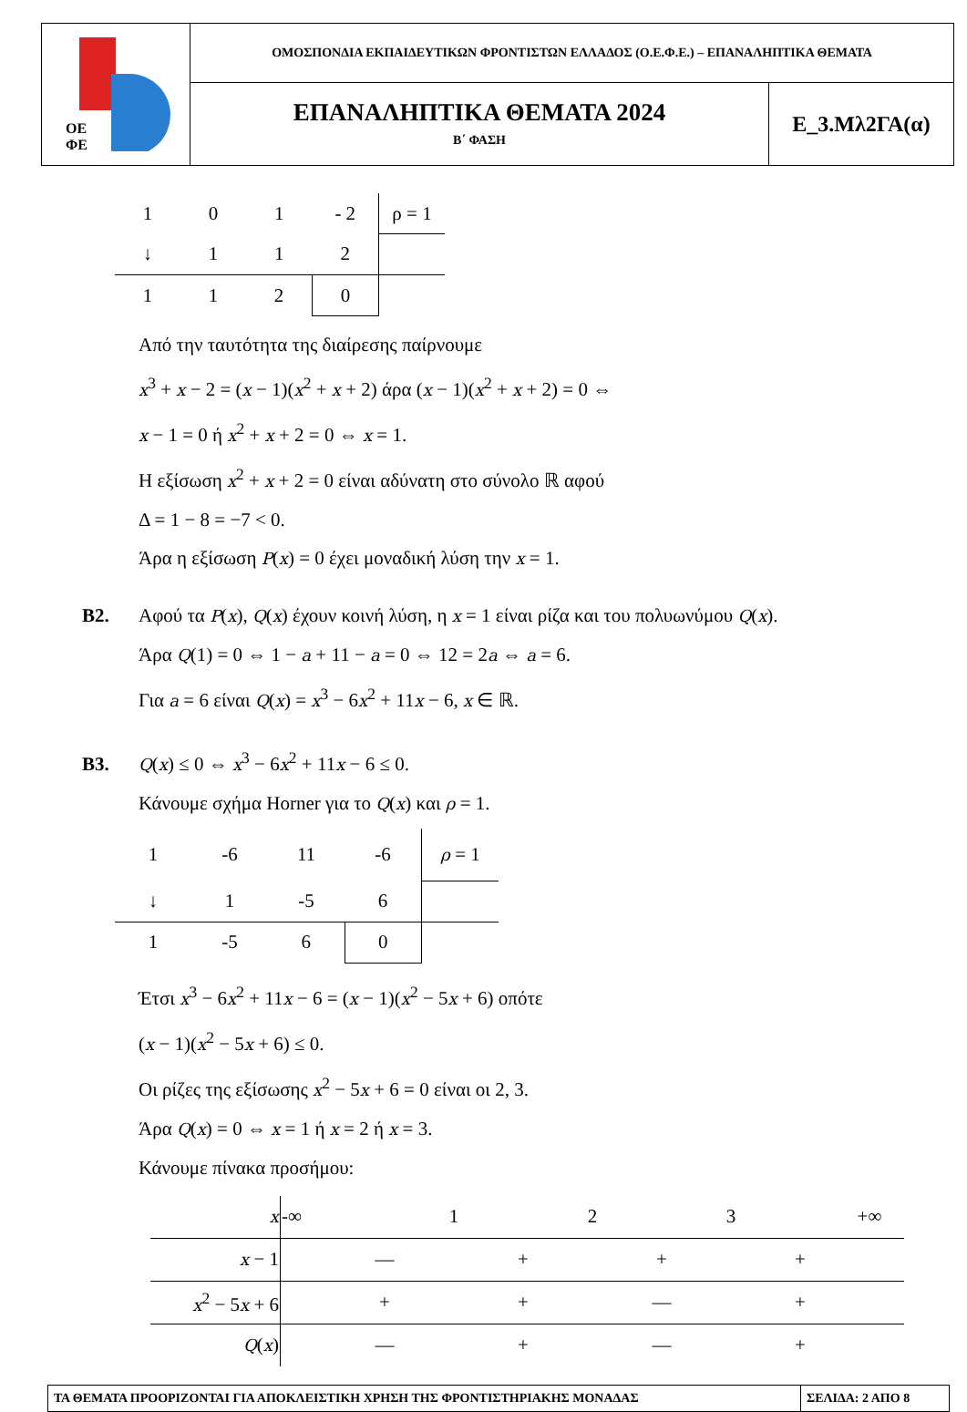| ΟΕ ΦΕ | ΟΜΟΣΠΟΝΔΙΑ ΕΚΠΑΙΔΕΥΤΙΚΩΝ ΦΡΟΝΤΙΣΤΩΝ ΕΛΛΑΔΟΣ (Ο.Ε.Φ.Ε.) – ΕΠΑΝΑΛΗΠΤΙΚΑ ΘΕΜΑΤΑ | |
| | ΕΠΑΝΑΛΗΠΤΙΚΑ ΘΕΜΑΤΑ 2024 Β΄ ΦΑΣΗ | Ε_3.Μλ2ΓΑ(α) |
| 1 | 0 | 1 | - 2 | ρ = 1 |
| ↓ | 1 | 1 | 2 | |
| 1 | 1 | 2 | 0 | |
Από την ταυτότητα της διαίρεσης παίρνουμε
x<sup>3</sup> + x − 2 = (x − 1)(x<sup>2</sup> + x + 2) άρα (x − 1)(x<sup>2</sup> + x + 2) = 0 ⇔
x − 1 = 0 ή x<sup>2</sup> + x + 2 = 0 ⇔ x = 1.
Η εξίσωση x<sup>2</sup> + x + 2 = 0 είναι αδύνατη στο σύνολο ℝ αφού
Δ = 1 − 8 = −7 < 0.
Άρα η εξίσωση P(x) = 0 έχει μοναδική λύση την x = 1.
Β2. Αφού τα P(x), Q(x) έχουν κοινή λύση, η x = 1 είναι ρίζα και του πολυωνύμου Q(x).
Άρα Q(1) = 0 ⇔ 1 − a + 11 − a = 0 ⇔ 12 = 2a ⇔ a = 6.
Για a = 6 είναι Q(x) = x<sup>3</sup> − 6x<sup>2</sup> + 11x − 6, x ∈ ℝ.
Β3. Q(x) ≤ 0 ⇔ x<sup>3</sup> − 6x<sup>2</sup> + 11x − 6 ≤ 0.
Κάνουμε σχήμα Horner για το Q(x) και ρ = 1.
| 1 | -6 | 11 | -6 | ρ = 1 |
| ↓ | 1 | -5 | 6 | |
| 1 | -5 | 6 | 0 | |
Έτσι x<sup>3</sup> − 6x<sup>2</sup> + 11x − 6 = (x − 1)(x<sup>2</sup> − 5x + 6) οπότε
(x − 1)(x<sup>2</sup> − 5x + 6) ≤ 0.
Οι ρίζες της εξίσωσης x<sup>2</sup> − 5x + 6 = 0 είναι οι 2, 3.
Άρα Q(x) = 0 ⇔ x = 1 ή x = 2 ή x = 3.
Κάνουμε πίνακα προσήμου:
| x | -∞ | | 1 | | 2 | | 3 | | +∞ |
| x − 1 | — | | | + | | + | | + | |
| x<sup>2</sup> − 5 x + 6 | + | | | + | | — | | + | |
| Q ( x ) | — | | | + | | — | | + | |
| ΤΑ ΘΕΜΑΤΑ ΠΡΟΟΡΙΖΟΝΤΑΙ ΓΙΑ ΑΠΟΚΛΕΙΣΤΙΚΗ ΧΡΗΣΗ ΤΗΣ ΦΡΟΝΤΙΣΤΗΡΙΑΚΗΣ ΜΟΝΑΔΑΣ | ΣΕΛΙΔΑ: 2 ΑΠΟ 8 |